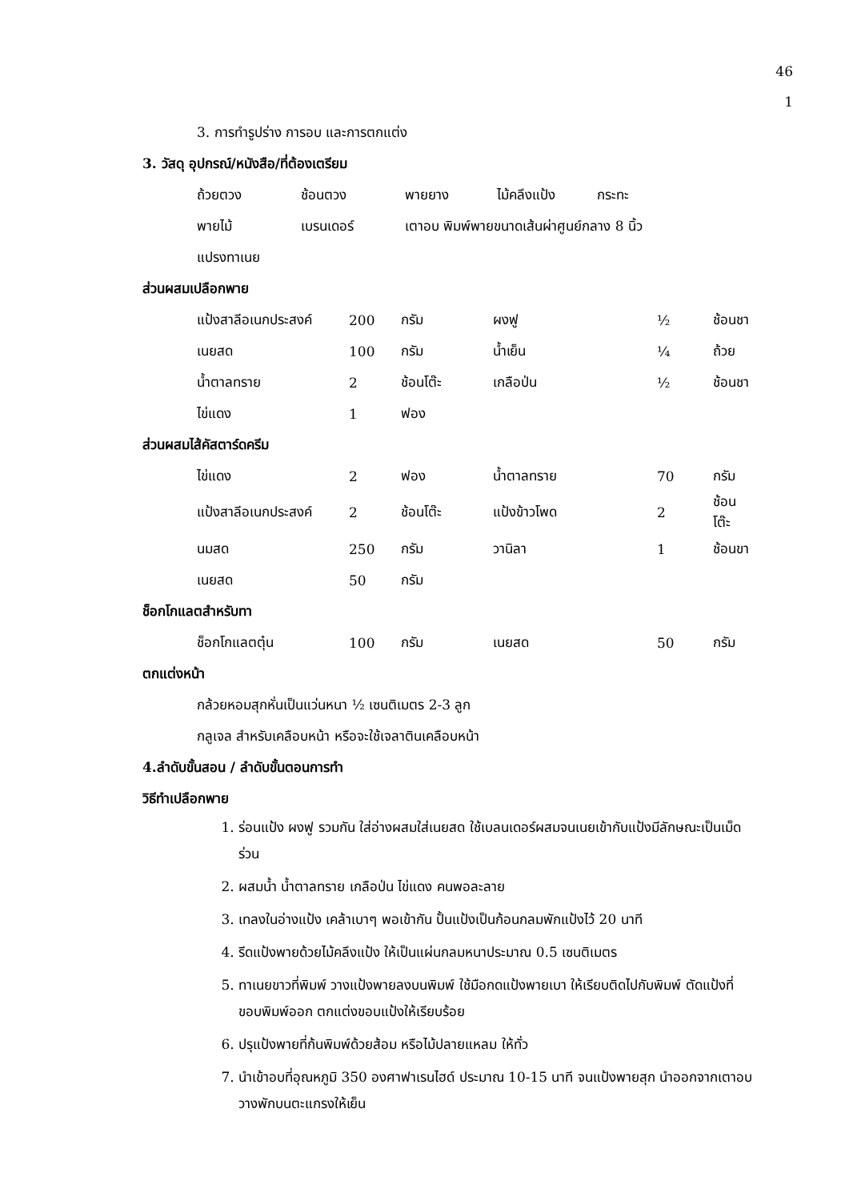46
1
3. การทำรูปร่าง การอบ และการตกแต่ง
3. วัสดุ อุปกรณ์/หนังสือ/ที่ต้องเตรียม
| ถ้วยตวง | ช้อนตวง | พายยาง | ไม้คลึงแป้ง | กระทะ |
| พายไม้ | เบรนเดอร์ | เตาอบ พิมพ์พายขนาดเส้นผ่าศูนย์กลาง 8 นิ้ว | | |
| แปรงทาเนย | | | | |
ส่วนผสมเปลือกพาย
| แป้งสาลีอเนกประสงค์ | 200 | กรัม | ผงฟู | ½ | ช้อนชา |
| เนยสด | 100 | กรัม | น้ำเย็น | ¼ | ถ้วย |
| น้ำตาลทราย | 2 | ช้อนโต๊ะ | เกลือป่น | ½ | ช้อนชา |
| ไข่แดง | 1 | ฟอง | | | |
ส่วนผสมไส้คัสตาร์ดครีม
| ไข่แดง | 2 | ฟอง | น้ำตาลทราย | 70 | กรัม |
| แป้งสาลีอเนกประสงค์ | 2 | ช้อนโต๊ะ | แป้งข้าวโพด | 2 | ช้อนโต๊ะ |
| นมสด | 250 | กรัม | วานิลา | 1 | ช้อนขา |
| เนยสด | 50 | กรัม | | | |
ช็อกโกแลตสำหรับทา
| ช็อกโกแลตตุ๋น | 100 | กรัม | เนยสด | 50 | กรัม |
ตกแต่งหน้า
กล้วยหอมสุกหั่นเป็นแว่นหนา ½ เซนติเมตร 2-3 ลูก
กลูเจล สำหรับเคลือบหน้า หรือจะใช้เจลาตินเคลือบหน้า
4.ลำดับขั้นสอน / ลำดับขั้นตอนการทำ
วิธีทำเปลือกพาย
1. ร่อนแป้ง ผงฟู รวมกัน ใส่อ่างผสมใส่เนยสด ใช้เบลนเดอร์ผสมจนเนยเข้ากับแป้งมีลักษณะเป็นเม็ดร่วน
2. ผสมน้ำ น้ำตาลทราย เกลือป่น ไข่แดง คนพอละลาย
3. เทลงในอ่างแป้ง เคล้าเบาๆ พอเข้ากัน ปั้นแป้งเป็นก้อนกลมพักแป้งไว้ 20 นาที
4. รีดแป้งพายด้วยไม้คลึงแป้ง ให้เป็นแผ่นกลมหนาประมาณ 0.5 เซนติเมตร
5. ทาเนยขาวที่พิมพ์ วางแป้งพายลงบนพิมพ์ ใช้มือกดแป้งพายเบา ให้เรียบติดไปกับพิมพ์ ตัดแป้งที่ขอบพิมพ์ออก ตกแต่งขอบแป้งให้เรียบร้อย
6. ปรุแป้งพายที่ก้นพิมพ์ด้วยส้อม หรือไม้ปลายแหลม ให้ทั่ว
7. นำเข้าอบที่อุณหภูมิ 350 องศาฟาเรนไฮด์ ประมาณ 10-15 นาที จนแป้งพายสุก นำออกจากเตาอบ วางพักบนตะแกรงให้เย็น